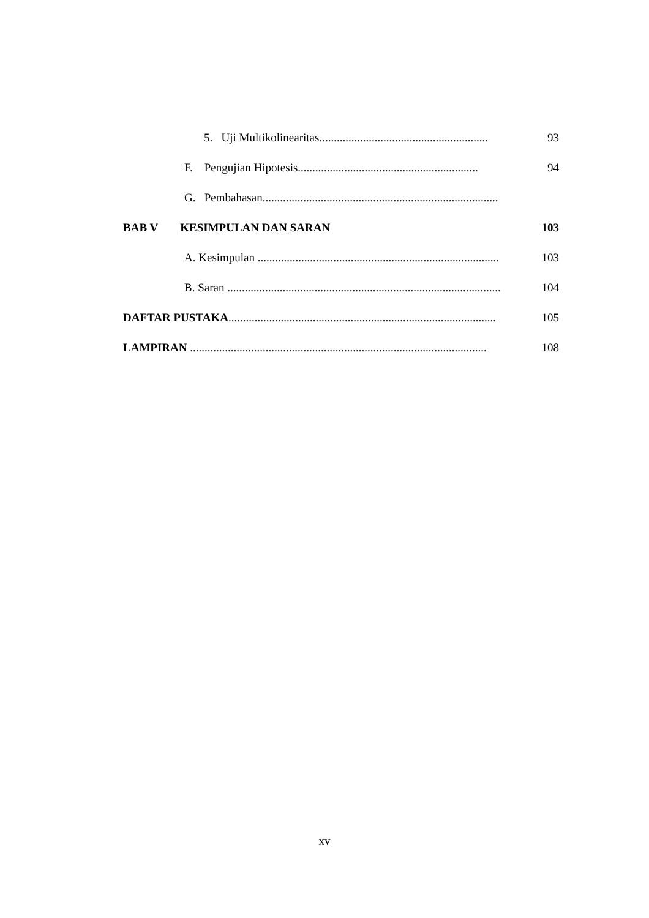5. Uji Multikolinearitas.......................................................... 93
F. Pengujian Hipotesis.............................................................. 94
G. Pembahasan.................................................................................
BAB V KESIMPULAN DAN SARAN 103
A. Kesimpulan ................................................................................... 103
B. Saran .............................................................................................. 104
DAFTAR PUSTAKA............................................................................................ 105
LAMPIRAN ...................................................................................................... 108
xv